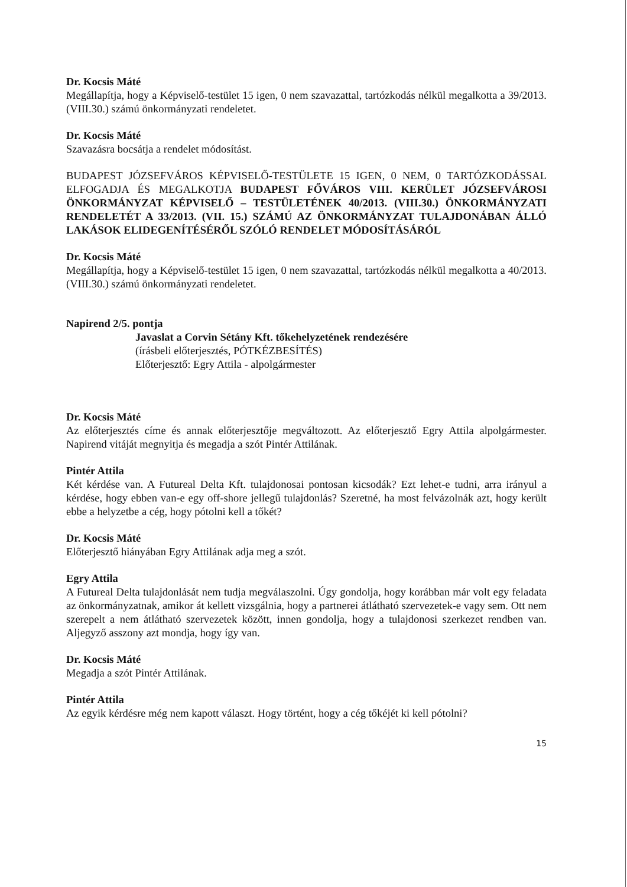Dr. Kocsis Máté
Megállapítja, hogy a Képviselő-testület 15 igen, 0 nem szavazattal, tartózkodás nélkül megalkotta a 39/2013. (VIII.30.) számú önkormányzati rendeletet.
Dr. Kocsis Máté
Szavazásra bocsátja a rendelet módosítást.
BUDAPEST JÓZSEFVÁROS KÉPVISELŐ-TESTÜLETE 15 IGEN, 0 NEM, 0 TARTÓZKODÁSSAL ELFOGADJA ÉS MEGALKOTJA BUDAPEST FŐVÁROS VIII. KERÜLET JÓZSEFVÁROSI ÖNKORMÁNYZAT KÉPVISELŐ – TESTÜLETÉNEK 40/2013. (VIII.30.) ÖNKORMÁNYZATI RENDELETÉT A 33/2013. (VII. 15.) SZÁMÚ AZ ÖNKORMÁNYZAT TULAJDONÁBAN ÁLLÓ LAKÁSOK ELIDEGENÍTÉSÉRŐL SZÓLÓ RENDELET MÓDOSÍTÁSÁRÓL
Dr. Kocsis Máté
Megállapítja, hogy a Képviselő-testület 15 igen, 0 nem szavazattal, tartózkodás nélkül megalkotta a 40/2013. (VIII.30.) számú önkormányzati rendeletet.
Napirend 2/5. pontja
Javaslat a Corvin Sétány Kft. tőkehelyzetének rendezésére
(írásbeli előterjesztés, PÓTKÉZBESÍTÉS)
Előterjesztő: Egry Attila - alpolgármester
Dr. Kocsis Máté
Az előterjesztés címe és annak előterjesztője megváltozott. Az előterjesztő Egry Attila alpolgármester. Napirend vitáját megnyitja és megadja a szót Pintér Attilának.
Pintér Attila
Két kérdése van. A Futureal Delta Kft. tulajdonosai pontosan kicsodák? Ezt lehet-e tudni, arra irányul a kérdése, hogy ebben van-e egy off-shore jellegű tulajdonlás? Szeretné, ha most felvázolnák azt, hogy került ebbe a helyzetbe a cég, hogy pótolni kell a tőkét?
Dr. Kocsis Máté
Előterjesztő hiányában Egry Attilának adja meg a szót.
Egry Attila
A Futureal Delta tulajdonlását nem tudja megválaszolni. Úgy gondolja, hogy korábban már volt egy feladata az önkormányzatnak, amikor át kellett vizsgálnia, hogy a partnerei átlátható szervezetek-e vagy sem. Ott nem szerepelt a nem átlátható szervezetek között, innen gondolja, hogy a tulajdonosi szerkezet rendben van. Aljegyző asszony azt mondja, hogy így van.
Dr. Kocsis Máté
Megadja a szót Pintér Attilának.
Pintér Attila
Az egyik kérdésre még nem kapott választ. Hogy történt, hogy a cég tőkéjét ki kell pótolni?
15